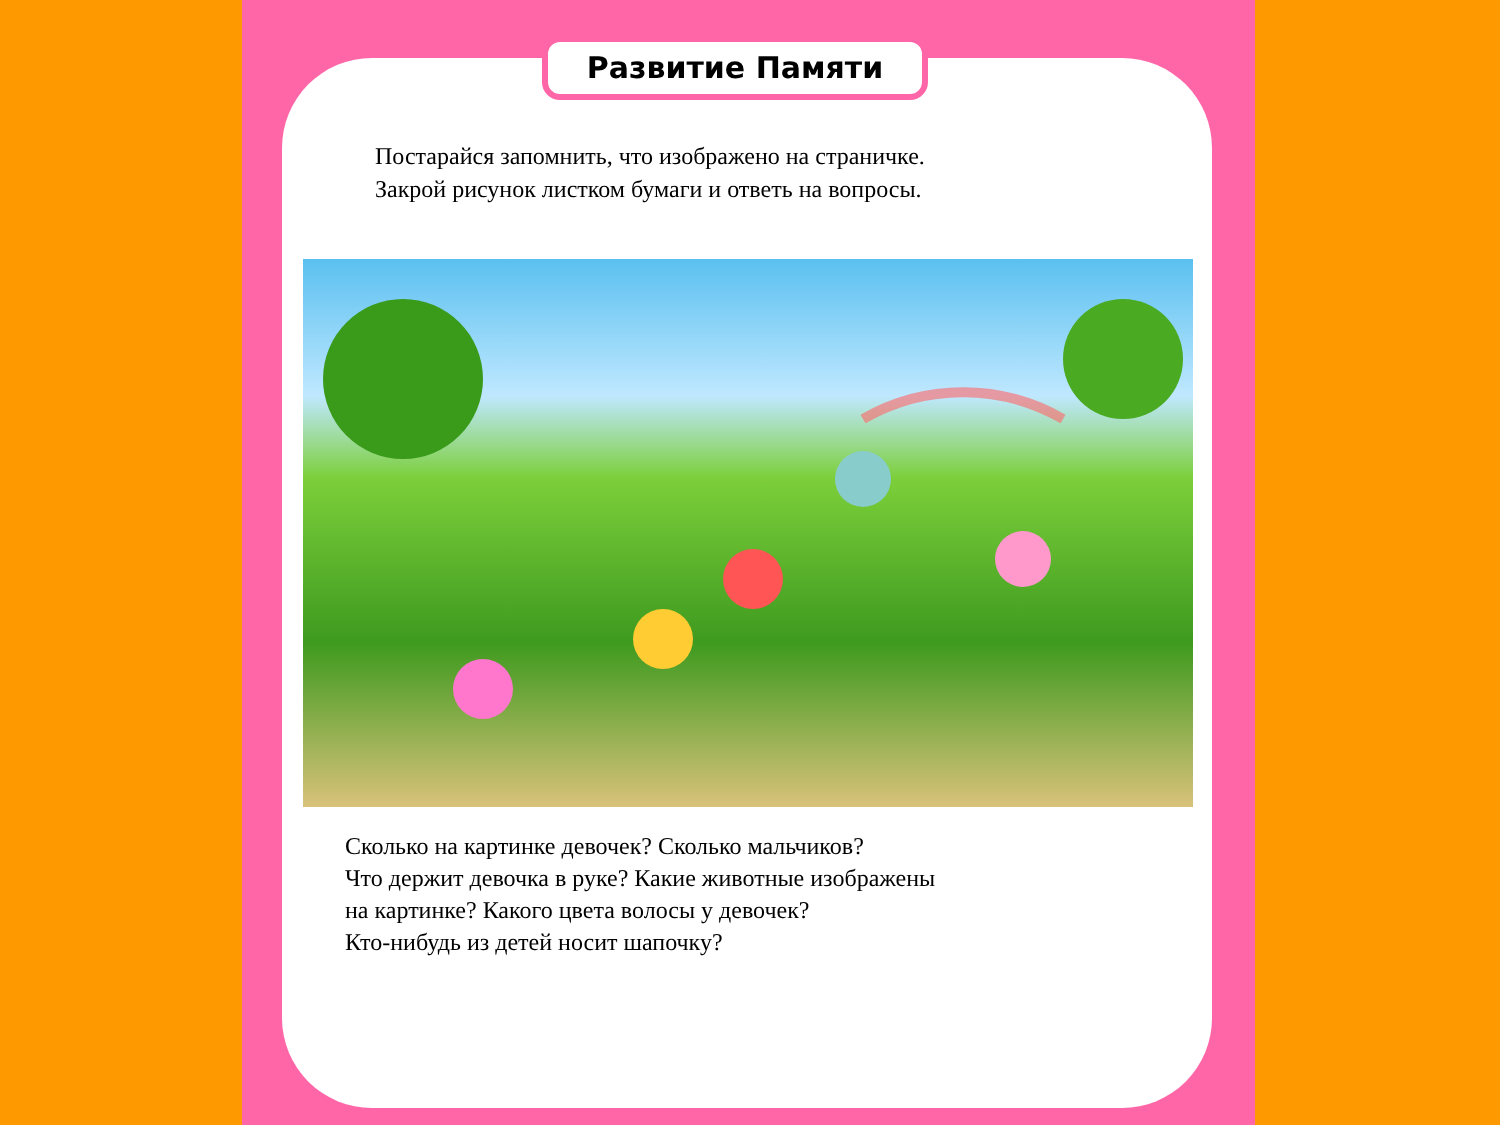Развитие Памяти
Постарайся запомнить, что изображено на страничке.
Закрой рисунок листком бумаги и ответь на вопросы.
Сколько на картинке девочек? Сколько мальчиков?
Что держит девочка в руке? Какие животные изображены
на картинке? Какого цвета волосы у девочек?
Кто-нибудь из детей носит шапочку?